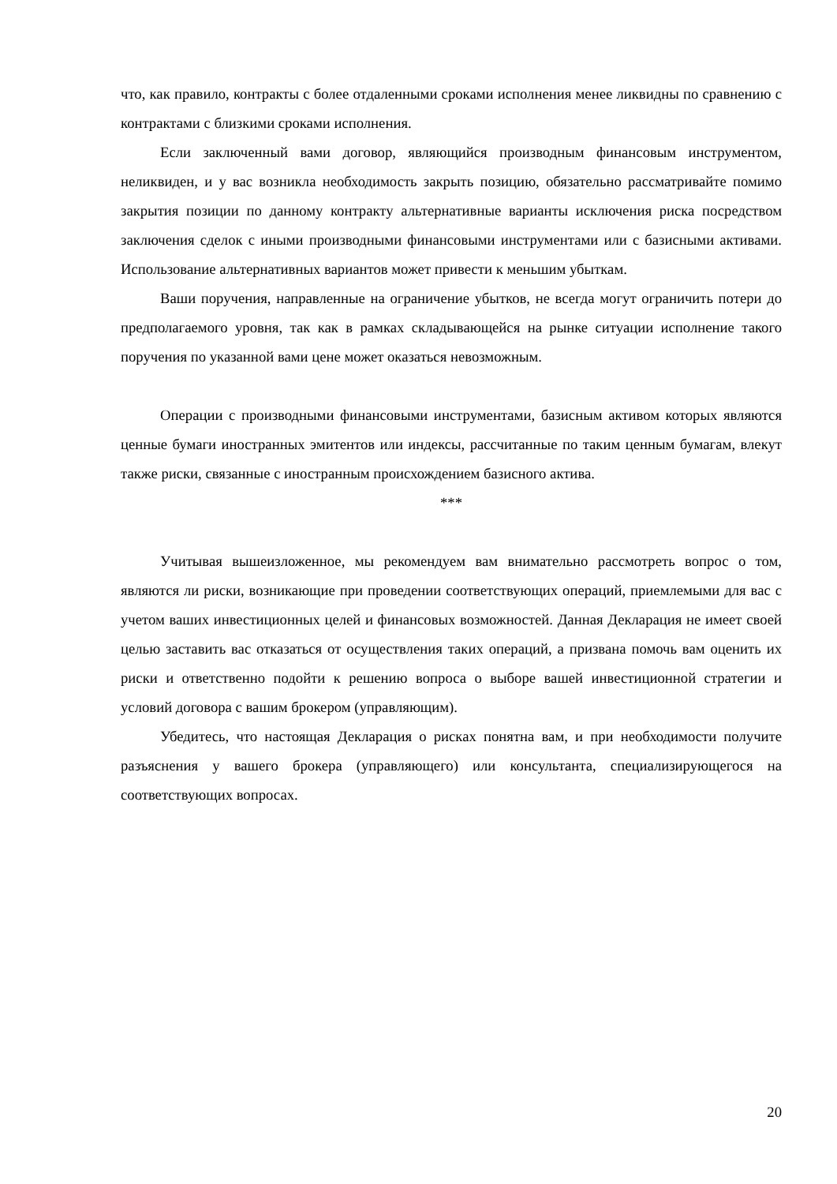что, как правило, контракты с более отдаленными сроками исполнения менее ликвидны по сравнению с контрактами с близкими сроками исполнения.
Если заключенный вами договор, являющийся производным финансовым инструментом, неликвиден, и у вас возникла необходимость закрыть позицию, обязательно рассматривайте помимо закрытия позиции по данному контракту альтернативные варианты исключения риска посредством заключения сделок с иными производными финансовыми инструментами или с базисными активами. Использование альтернативных вариантов может привести к меньшим убыткам.
Ваши поручения, направленные на ограничение убытков, не всегда могут ограничить потери до предполагаемого уровня, так как в рамках складывающейся на рынке ситуации исполнение такого поручения по указанной вами цене может оказаться невозможным.
Операции с производными финансовыми инструментами, базисным активом которых являются ценные бумаги иностранных эмитентов или индексы, рассчитанные по таким ценным бумагам, влекут также риски, связанные с иностранным происхождением базисного актива.
***
Учитывая вышеизложенное, мы рекомендуем вам внимательно рассмотреть вопрос о том, являются ли риски, возникающие при проведении соответствующих операций, приемлемыми для вас с учетом ваших инвестиционных целей и финансовых возможностей. Данная Декларация не имеет своей целью заставить вас отказаться от осуществления таких операций, а призвана помочь вам оценить их риски и ответственно подойти к решению вопроса о выборе вашей инвестиционной стратегии и условий договора с вашим брокером (управляющим).
Убедитесь, что настоящая Декларация о рисках понятна вам, и при необходимости получите разъяснения у вашего брокера (управляющего) или консультанта, специализирующегося на соответствующих вопросах.
20